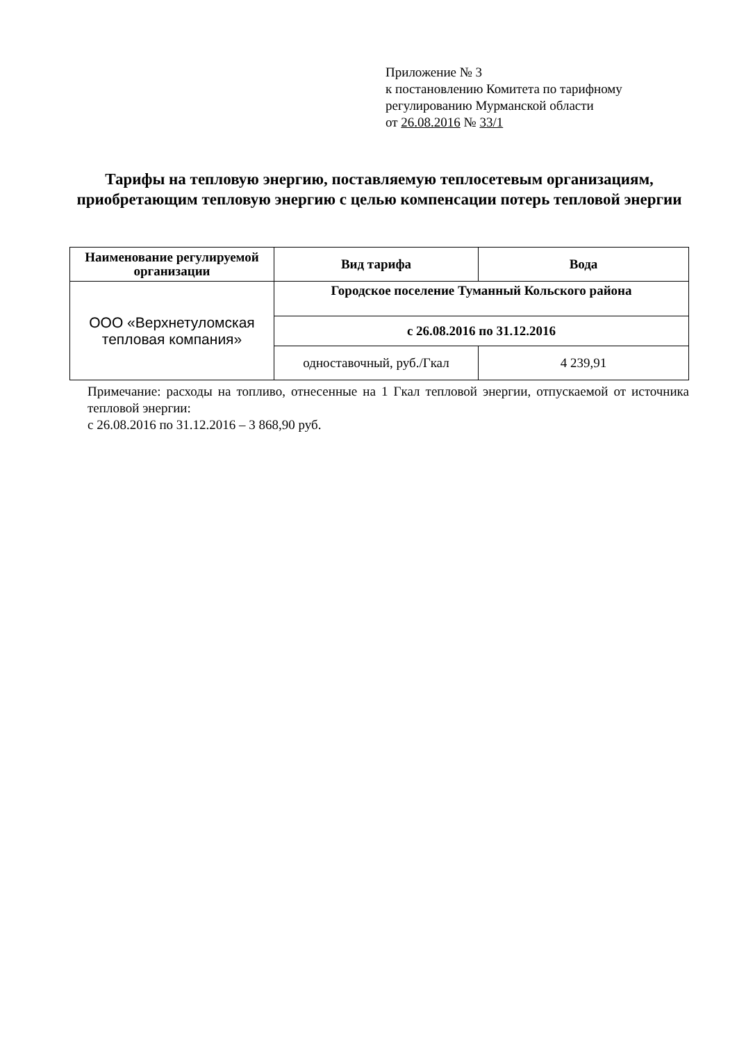Приложение № 3
к постановлению Комитета по тарифному
регулированию Мурманской области
от 26.08.2016 № 33/1
Тарифы на тепловую энергию, поставляемую теплосетевым организациям, приобретающим тепловую энергию с целью компенсации потерь тепловой энергии
| Наименование регулируемой организации | Вид тарифа | Вода |
| --- | --- | --- |
| ООО «Верхнетуломская тепловая компания» | Городское поселение Туманный Кольского района | |
| | с 26.08.2016 по 31.12.2016 | |
| | одноставочный, руб./Гкал | 4 239,91 |
Примечание: расходы на топливо, отнесенные на 1 Гкал тепловой энергии, отпускаемой от источника тепловой энергии:
с 26.08.2016 по 31.12.2016 – 3 868,90 руб.